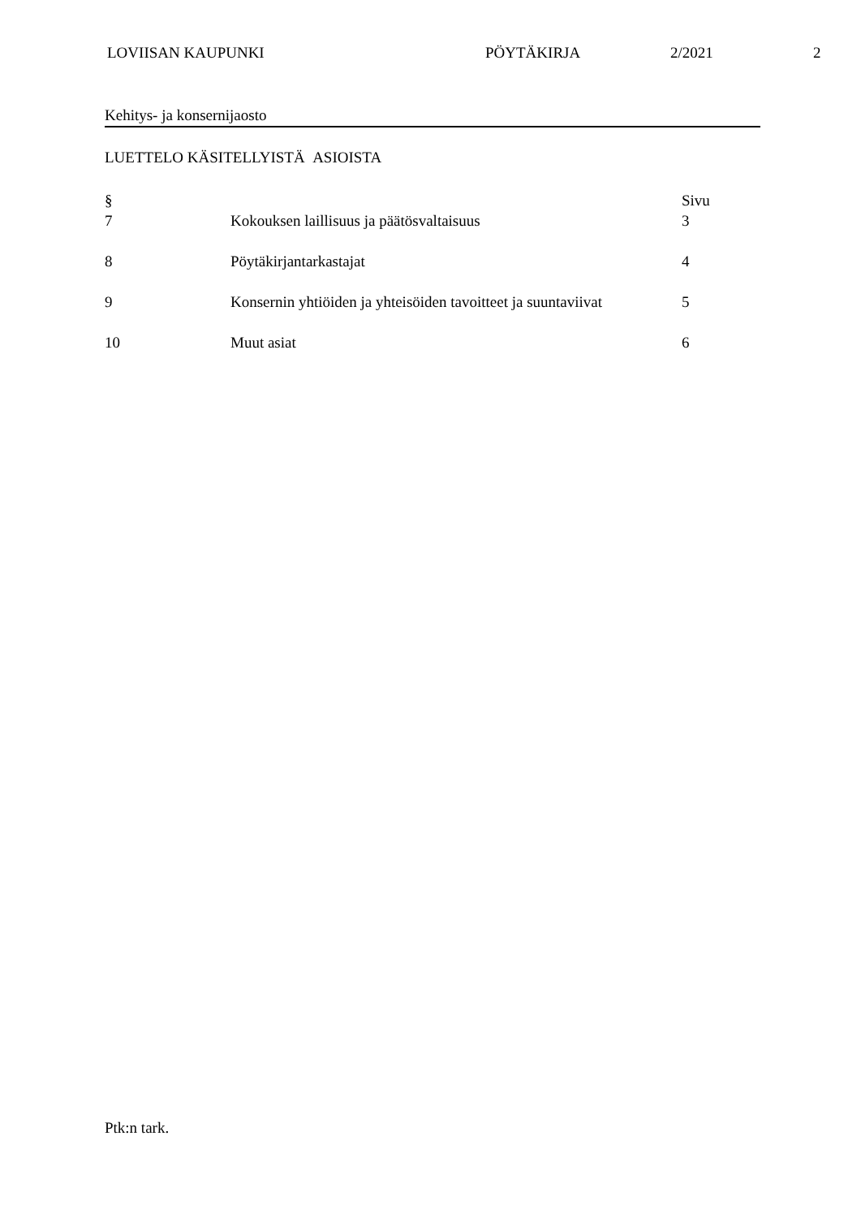LOVIISAN KAUPUNKI PÖYTÄKIRJA 2/2021 2
Kehitys- ja konsernijaosto
LUETTELO KÄSITELLYISTÄ ASIOISTA
| § | | Sivu |
| --- | --- | --- |
| 7 | Kokouksen laillisuus ja päätösvaltaisuus | 3 |
| 8 | Pöytäkirjantarkastajat | 4 |
| 9 | Konsernin yhtiöiden ja yhteisöiden tavoitteet ja suuntaviivat | 5 |
| 10 | Muut asiat | 6 |
Ptk:n tark.